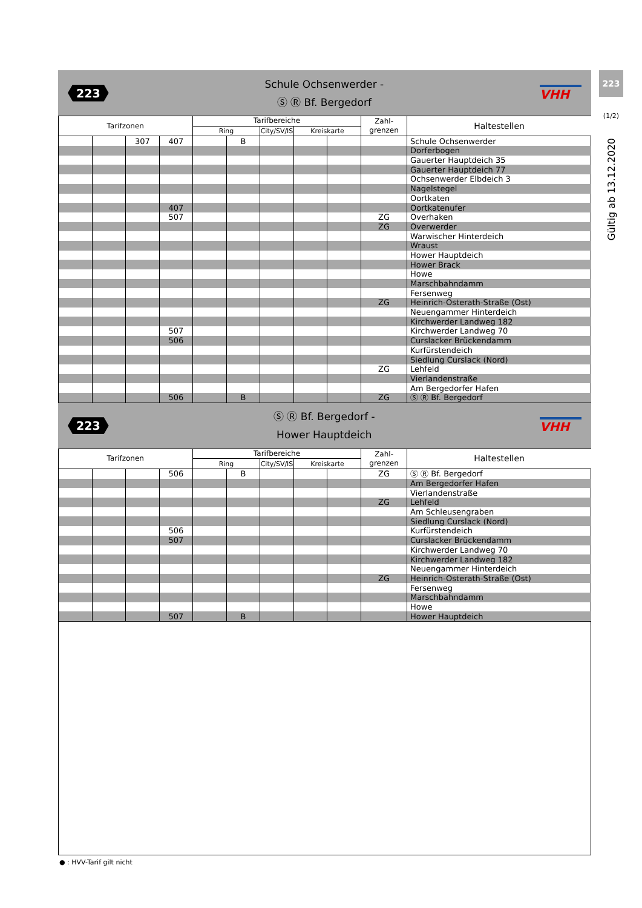223
(1/2)
Gültig ab 13.12.2020
223
Schule Ochsenwerder -
Ⓢ Ⓡ Bf. Bergedorf
VHH
| Tarifzonen | | | | Tarifbereiche | | | | | Zahl- grenzen | Haltestellen |
| --- | --- | --- | --- | --- | --- | --- | --- | --- | --- | --- |
| | | | | Ring | | City/SV/IS | Kreiskarte | | | |
| | | 307 | 407 | | B | | | | | Schule Ochsenwerder |
| | | | | | | | | | | Dorferbogen |
| | | | | | | | | | | Gauerter Hauptdeich 35 |
| | | | | | | | | | | Gauerter Hauptdeich 77 |
| | | | | | | | | | | Ochsenwerder Elbdeich 3 |
| | | | | | | | | | | Nagelstegel |
| | | | | | | | | | | Oortkaten |
| | | | 407 | | | | | | | Oortkatenufer |
| | | | 507 | | | | | | ZG | Overhaken |
| | | | | | | | | | ZG | Overwerder |
| | | | | | | | | | | Warwischer Hinterdeich |
| | | | | | | | | | | Wraust |
| | | | | | | | | | | Hower Hauptdeich |
| | | | | | | | | | | Hower Brack |
| | | | | | | | | | | Howe |
| | | | | | | | | | | Marschbahndamm |
| | | | | | | | | | | Fersenweg |
| | | | | | | | | | ZG | Heinrich-Osterath-Straße (Ost) |
| | | | | | | | | | | Neuengammer Hinterdeich |
| | | | | | | | | | | Kirchwerder Landweg 182 |
| | | | 507 | | | | | | | Kirchwerder Landweg 70 |
| | | | 506 | | | | | | | Curslacker Brückendamm |
| | | | | | | | | | | Kurfürstendeich |
| | | | | | | | | | | Siedlung Curslack (Nord) |
| | | | | | | | | | ZG | Lehfeld |
| | | | | | | | | | | Vierlandenstraße |
| | | | | | | | | | | Am Bergedorfer Hafen |
| | | | 506 | | B | | | | ZG | Ⓢ Ⓡ Bf. Bergedorf |
223
Ⓢ Ⓡ Bf. Bergedorf -
Hower Hauptdeich
VHH
| Tarifzonen | | | | Tarifbereiche | | | | | Zahl- grenzen | Haltestellen |
| --- | --- | --- | --- | --- | --- | --- | --- | --- | --- | --- |
| | | | | Ring | | City/SV/IS | Kreiskarte | | | |
| | | | 506 | | B | | | | ZG | Ⓢ Ⓡ Bf. Bergedorf |
| | | | | | | | | | | Am Bergedorfer Hafen |
| | | | | | | | | | | Vierlandenstraße |
| | | | | | | | | | ZG | Lehfeld |
| | | | | | | | | | | Am Schleusengraben |
| | | | | | | | | | | Siedlung Curslack (Nord) |
| | | | 506 | | | | | | | Kurfürstendeich |
| | | | 507 | | | | | | | Curslacker Brückendamm |
| | | | | | | | | | | Kirchwerder Landweg 70 |
| | | | | | | | | | | Kirchwerder Landweg 182 |
| | | | | | | | | | | Neuengammer Hinterdeich |
| | | | | | | | | | ZG | Heinrich-Osterath-Straße (Ost) |
| | | | | | | | | | | Fersenweg |
| | | | | | | | | | | Marschbahndamm |
| | | | | | | | | | | Howe |
| | | | 507 | | B | | | | | Hower Hauptdeich |
● : HVV-Tarif gilt nicht